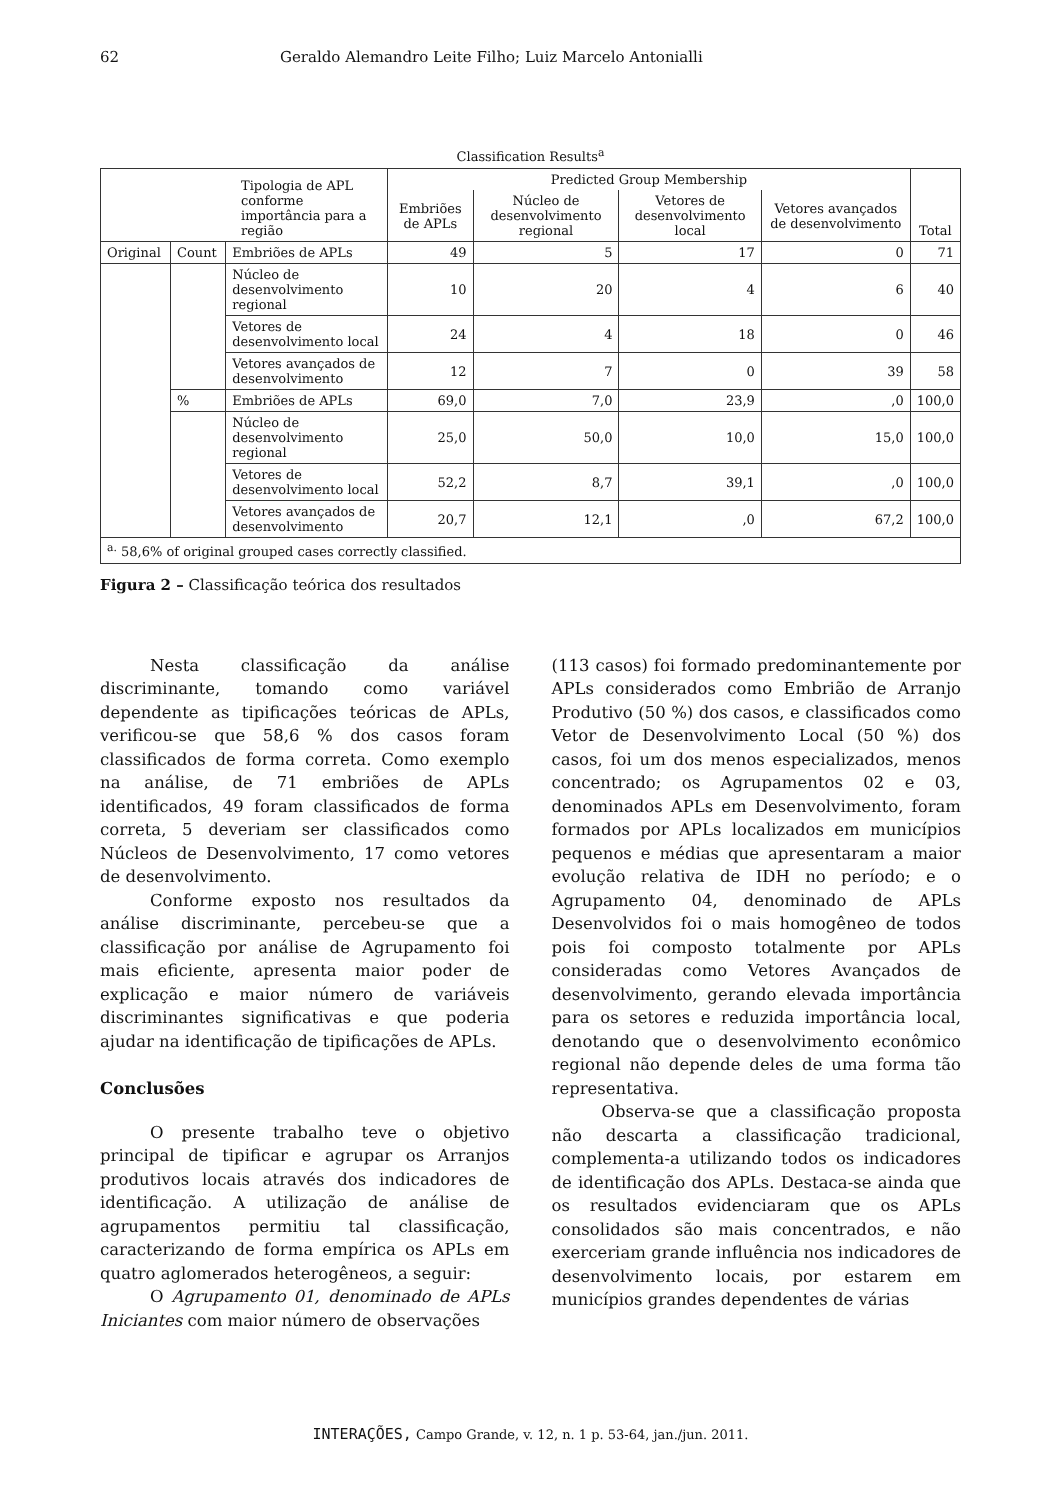62 Geraldo Alemandro Leite Filho; Luiz Marcelo Antonialli
Classification Results<sup>a</sup>
| Tipologia de APL conforme importância para a região | | | Predicted Group Membership | | | | Total |
| --- | --- | --- | --- | --- | --- | --- | --- |
| | | | Embriões de APLs | Núcleo de desenvolvimento regional | Vetores de desenvolvimento local | Vetores avançados de desenvolvimento | |
| Original | Count | Embriões de APLs | 49 | 5 | 17 | 0 | 71 |
| | | Núcleo de desenvolvimento regional | 10 | 20 | 4 | 6 | 40 |
| | | Vetores de desenvolvimento local | 24 | 4 | 18 | 0 | 46 |
| | | Vetores avançados de desenvolvimento | 12 | 7 | 0 | 39 | 58 |
| | % | Embriões de APLs | 69,0 | 7,0 | 23,9 | ,0 | 100,0 |
| | | Núcleo de desenvolvimento regional | 25,0 | 50,0 | 10,0 | 15,0 | 100,0 |
| | | Vetores de desenvolvimento local | 52,2 | 8,7 | 39,1 | ,0 | 100,0 |
| | | Vetores avançados de desenvolvimento | 20,7 | 12,1 | ,0 | 67,2 | 100,0 |
| <sup>a.</sup> 58,6% of original grouped cases correctly classified. | | | | | | | |
Figura 2 – Classificação teórica dos resultados
Nesta classificação da análise discriminante, tomando como variável dependente as tipificações teóricas de APLs, verificou-se que 58,6 % dos casos foram classificados de forma correta. Como exemplo na análise, de 71 embriões de APLs identificados, 49 foram classificados de forma correta, 5 deveriam ser classificados como Núcleos de Desenvolvimento, 17 como vetores de desenvolvimento.
Conforme exposto nos resultados da análise discriminante, percebeu-se que a classificação por análise de Agrupamento foi mais eficiente, apresenta maior poder de explicação e maior número de variáveis discriminantes significativas e que poderia ajudar na identificação de tipificações de APLs.
Conclusões
O presente trabalho teve o objetivo principal de tipificar e agrupar os Arranjos produtivos locais através dos indicadores de identificação. A utilização de análise de agrupamentos permitiu tal classificação, caracterizando de forma empírica os APLs em quatro aglomerados heterogêneos, a seguir:
O Agrupamento 01, denominado de APLs Iniciantes com maior número de observações
(113 casos) foi formado predominantemente por APLs considerados como Embrião de Arranjo Produtivo (50 %) dos casos, e classificados como Vetor de Desenvolvimento Local (50 %) dos casos, foi um dos menos especializados, menos concentrado; os Agrupamentos 02 e 03, denominados APLs em Desenvolvimento, foram formados por APLs localizados em municípios pequenos e médias que apresentaram a maior evolução relativa de IDH no período; e o Agrupamento 04, denominado de APLs Desenvolvidos foi o mais homogêneo de todos pois foi composto totalmente por APLs consideradas como Vetores Avançados de desenvolvimento, gerando elevada importância para os setores e reduzida importância local, denotando que o desenvolvimento econômico regional não depende deles de uma forma tão representativa.
Observa-se que a classificação proposta não descarta a classificação tradicional, complementa-a utilizando todos os indicadores de identificação dos APLs. Destaca-se ainda que os resultados evidenciaram que os APLs consolidados são mais concentrados, e não exerceriam grande influência nos indicadores de desenvolvimento locais, por estarem em municípios grandes dependentes de várias
INTERAÇÕES, Campo Grande, v. 12, n. 1 p. 53-64, jan./jun. 2011.